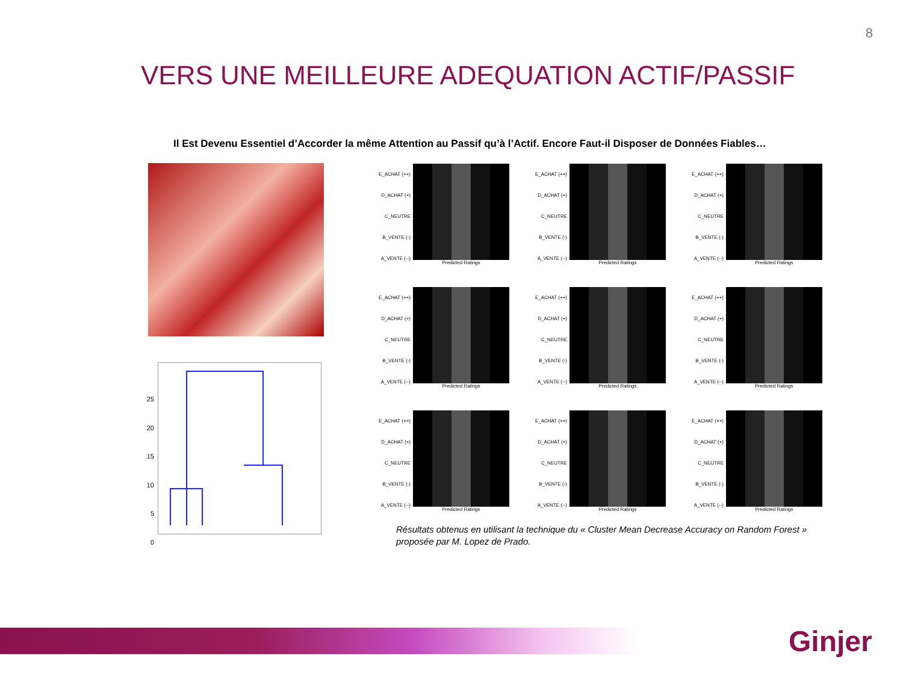8
VERS UNE MEILLEURE ADEQUATION ACTIF/PASSIF
Il Est Devenu Essentiel d’Accorder la même Attention au Passif qu’à l’Actif. Encore Faut-il Disposer de Données Fiables…
25
20
15
10
5
0
E_ACHAT (++)
D_ACHAT (+)
C_NEUTRE
B_VENTE (-)
A_VENTE (--)
Predicted Ratings
E_ACHAT (++)
D_ACHAT (+)
C_NEUTRE
B_VENTE (-)
A_VENTE (--)
Predicted Ratings
E_ACHAT (++)
D_ACHAT (+)
C_NEUTRE
B_VENTE (-)
A_VENTE (--)
Predicted Ratings
E_ACHAT (++)
D_ACHAT (+)
C_NEUTRE
B_VENTE (-)
A_VENTE (--)
Predicted Ratings
E_ACHAT (++)
D_ACHAT (+)
C_NEUTRE
B_VENTE (-)
A_VENTE (--)
Predicted Ratings
E_ACHAT (++)
D_ACHAT (+)
C_NEUTRE
B_VENTE (-)
A_VENTE (--)
Predicted Ratings
E_ACHAT (++)
D_ACHAT (+)
C_NEUTRE
B_VENTE (-)
A_VENTE (--)
Predicted Ratings
E_ACHAT (++)
D_ACHAT (+)
C_NEUTRE
B_VENTE (-)
A_VENTE (--)
Predicted Ratings
E_ACHAT (++)
D_ACHAT (+)
C_NEUTRE
B_VENTE (-)
A_VENTE (--)
Predicted Ratings
Résultats obtenus en utilisant la technique du « Cluster Mean Decrease Accuracy on Random Forest »
proposée par M. Lopez de Prado.
Ginjer